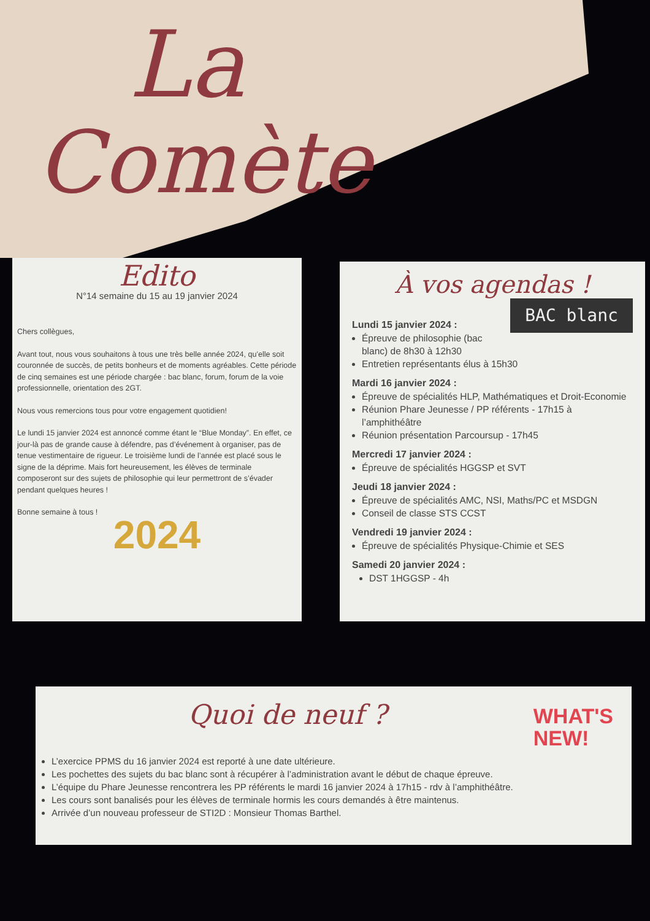La
Comète
Edito
N°14 semaine du 15 au 19 janvier 2024
Chers collègues,
Avant tout, nous vous souhaitons à tous une très belle année 2024, qu’elle soit couronnée de succès, de petits bonheurs et de moments agréables. Cette période de cinq semaines est une période chargée : bac blanc, forum, forum de la voie professionnelle, orientation des 2GT.
Nous vous remercions tous pour votre engagement quotidien!
Le lundi 15 janvier 2024 est annoncé comme étant le “Blue Monday”. En effet, ce jour-là pas de grande cause à défendre, pas d’événement à organiser, pas de tenue vestimentaire de rigueur. Le troisième lundi de l’année est placé sous le signe de la déprime. Mais fort heureusement, les élèves de terminale composeront sur des sujets de philosophie qui leur permettront de s’évader pendant quelques heures !
Bonne semaine à tous !
2024
À vos agendas !
BAC blanc
Lundi 15 janvier 2024 :
Épreuve de philosophie (bac blanc) de 8h30 à 12h30
Entretien représentants élus à 15h30
Mardi 16 janvier 2024 :
Épreuve de spécialités HLP, Mathématiques et Droit-Economie
Réunion Phare Jeunesse / PP référents - 17h15 à l’amphithéâtre
Réunion présentation Parcoursup - 17h45
Mercredi 17 janvier 2024 :
Épreuve de spécialités HGGSP et SVT
Jeudi 18 janvier 2024 :
Épreuve de spécialités AMC, NSI, Maths/PC et MSDGN
Conseil de classe STS CCST
Vendredi 19 janvier 2024 :
Épreuve de spécialités Physique-Chimie et SES
Samedi 20 janvier 2024 :
DST 1HGGSP - 4h
WHAT'S
NEW!
Quoi de neuf ?
L’exercice PPMS du 16 janvier 2024 est reporté à une date ultérieure.
Les pochettes des sujets du bac blanc sont à récupérer à l’administration avant le début de chaque épreuve.
L’équipe du Phare Jeunesse rencontrera les PP référents le mardi 16 janvier 2024 à 17h15 - rdv à l’amphithéâtre.
Les cours sont banalisés pour les élèves de terminale hormis les cours demandés à être maintenus.
Arrivée d’un nouveau professeur de STI2D : Monsieur Thomas Barthel.